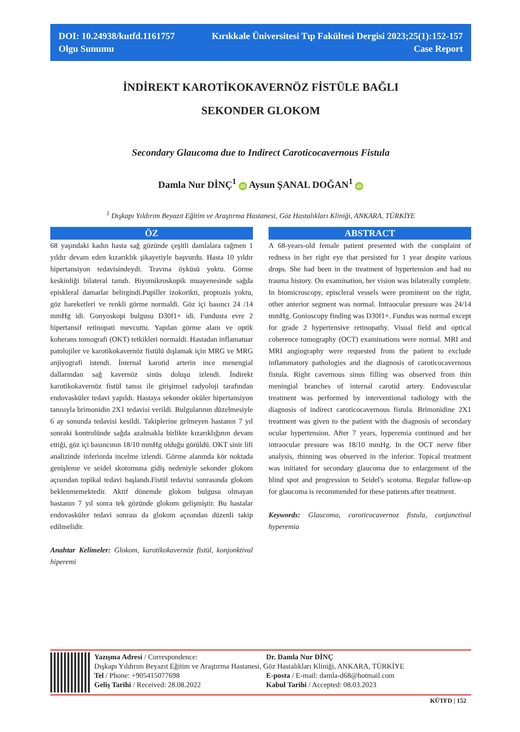DOI: 10.24938/kutfd.1161757
Olgu Sunumu
Kırıkkale Üniversitesi Tıp Fakültesi Dergisi 2023;25(1):152-157
Case Report
İNDİREKT KAROTİKOKAVERNÖZ FİSTÜLE BAĞLI
SEKONDER GLOKOM
Secondary Glaucoma due to Indirect Caroticocavernous Fistula
Damla Nur DİNÇ<sup>1</sup> iD Aysun ŞANAL DOĞAN<sup>1</sup> iD
<sup>1</sup> Dışkapı Yıldırım Beyazıt Eğitim ve Araştırma Hastanesi, Göz Hastalıkları Kliniği, ANKARA, TÜRKİYE
ÖZ
68 yaşındaki kadın hasta sağ gözünde çeşitli damlalara rağmen 1 yıldır devam eden kızarıklık şikayetiyle başvurdu. Hasta 10 yıldır hipertansiyon tedavisindeydi. Travma öyküsü yoktu. Görme keskinliği bilateral tamdı. Biyomikroskopik muayenesinde sağda episkleral damarlar belirgindi.Pupiller izokorikti, proptozis yoktu, göz hareketleri ve renkli görme normaldi. Göz içi basıncı 24 /14 mmHg idi. Gonyoskopi bulgusu D30f1+ idi. Fundusta evre 2 hipertansif retinopati mevcuttu. Yapılan görme alanı ve optik koherans tomografi (OKT) tetkikleri normaldi. Hastadan inflamatuar patolojiler ve karotikokavernöz fistülü dışlamak için MRG ve MRG anjiyografi istendi. İnternal karotid arterin ince menengial dallarından sağ kavernöz sinüs doluşu izlendi. İndirekt karotikokavernöz fistül tanısı ile girişimsel radyoloji tarafından endovasküler tedavi yapıldı. Hastaya sekonder oküler hipertansiyon tanısıyla brimonidin 2X1 tedavisi verildi. Bulgularının düzelmesiyle 6 ay sonunda tedavisi kesildi. Takiplerine gelmeyen hastanın 7 yıl sonraki kontrolünde sağda azalmakla birlikte kızarıklığının devam ettiği, göz içi basıncının 18/10 mmHg olduğu görüldü. OKT sinir lifi analizinde inferiorda incelme izlendi. Görme alanında kör noktada genişleme ve seidel skotomuna gidiş nedeniyle sekonder glokom açısından topikal tedavi başlandı.Fistül tedavisi sonrasında glokom beklenmemektedir. Aktif dönemde glokom bulgusu olmayan hastanın 7 yıl sonra tek gözünde glokom gelişmiştir. Bu hastalar endovasküler tedavi sonrası da glokom açısından düzenli takip edilmelidir.
Anahtar Kelimeler: Glokom, karotikokavernöz fistül, konjonktival hiperemi
ABSTRACT
A 68-years-old female patient presented with the complaint of redness in her right eye that persisted for 1 year despite various drops. She had been in the treatment of hypertension and had no trauma history. On examination, her vision was bilaterally complete. In biomicroscopy, episcleral vessels were prominent on the right, other anterior segment was normal. Intraocular pressure was 24/14 mmHg. Gonioscopy finding was D30f1+. Fundus was normal except for grade 2 hypertensive retinopathy. Visual field and optical coherence tomography (OCT) examinations were normal. MRI and MRI angiography were requested from the patient to exclude inflammatory pathologies and the diagnosis of caroticocavernous fistula. Right cavernous sinus filling was observed from thin meningial branches of internal carotid artery. Endovascular treatment was performed by interventional radiology with the diagnosis of indirect caroticocavernous fistula. Brimonidine 2X1 treatment was given to the patient with the diagnosis of secondary ocular hypertension. After 7 years, hyperemia continued and her intraocular pressure was 18/10 mmHg. In the OCT nerve fiber analysis, thinning was observed in the inferior. Topical treatment was initiated for secondary glaucoma due to enlargement of the blind spot and progression to Seidel's scotoma. Regular follow-up for glaucoma is recommended for these patients after treatment.
Keywords: Glaucoma, caroticocavernoz fistula, conjunctival hyperemia
Yazışma Adresi / Correspondence:
Dr. Damla Nur DİNÇ
Dışkapı Yıldırım Beyazıt Eğitim ve Araştırma Hastanesi, Göz Hastalıkları Kliniği, ANKARA, TÜRKİYE
Tel / Phone: +905415077698
E-posta / E-mail: damla-d68@hotmail.com
Geliş Tarihi / Received: 28.08.2022
Kabul Tarihi / Accepted: 08.03.2023
KÜTFD | 152